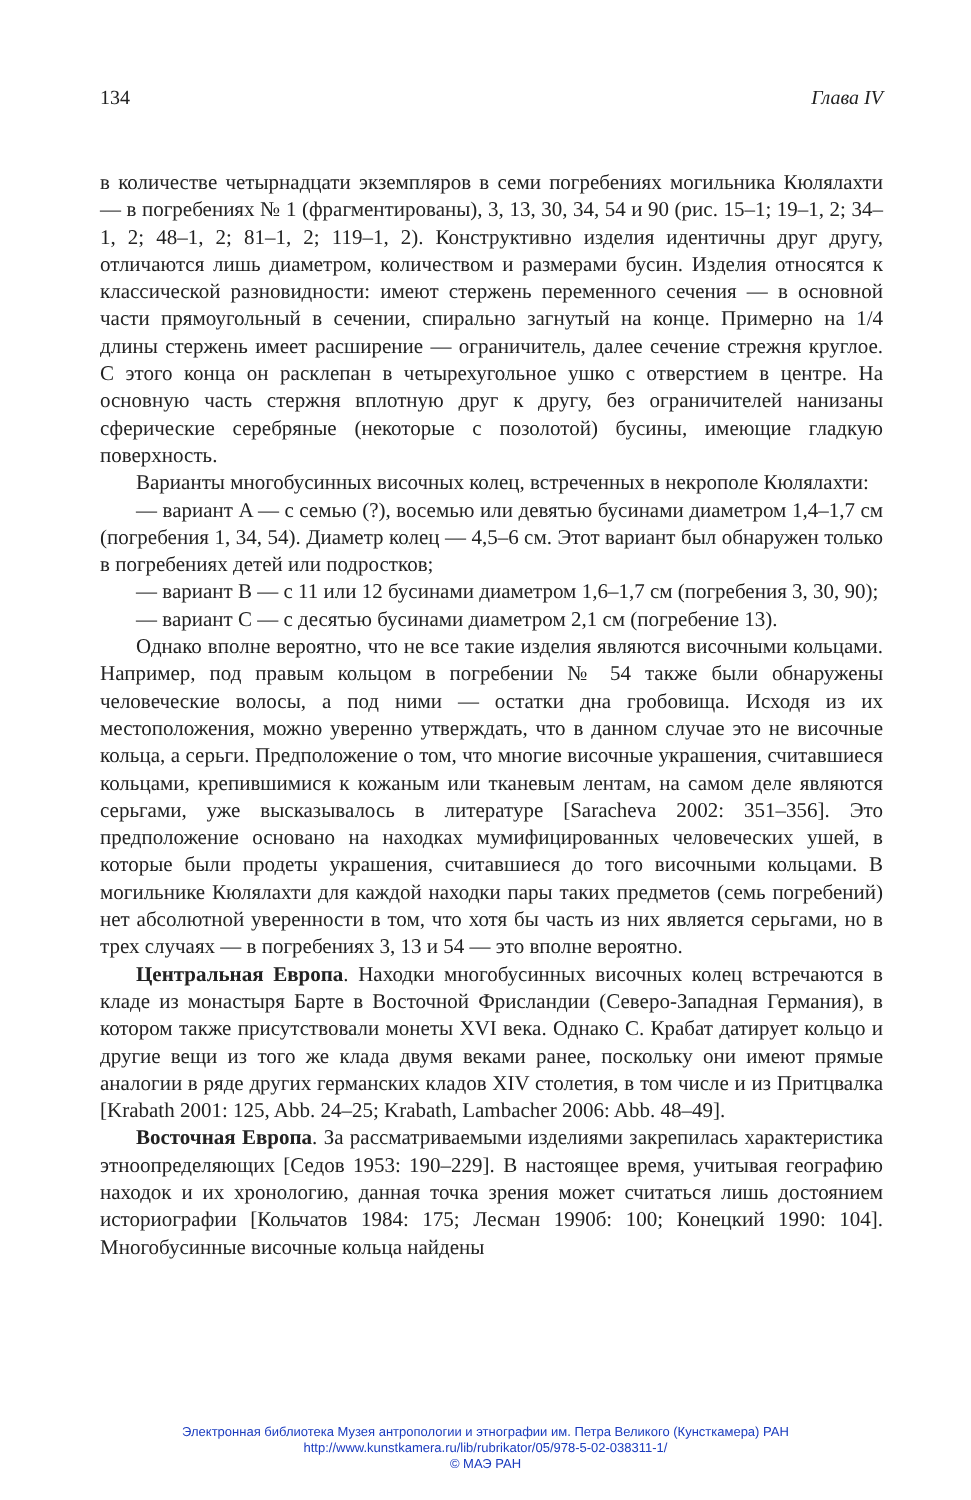134 Глава IV
в количестве четырнадцати экземпляров в семи погребениях могильника Кюлялахти — в погребениях № 1 (фрагментированы), 3, 13, 30, 34, 54 и 90 (рис. 15–1; 19–1, 2; 34–1, 2; 48–1, 2; 81–1, 2; 119–1, 2). Конструктивно изделия идентичны друг другу, отличаются лишь диаметром, количеством и размерами бусин. Изделия относятся к классической разновидности: имеют стержень переменного сечения — в основной части прямоугольный в сечении, спирально загнутый на конце. Примерно на 1/4 длины стержень имеет расширение — ограничитель, далее сечение стрежня круглое. С этого конца он расклепан в четырехугольное ушко с отверстием в центре. На основную часть стержня вплотную друг к другу, без ограничителей нанизаны сферические серебряные (некоторые с позолотой) бусины, имеющие гладкую поверхность.
Варианты многобусинных височных колец, встреченных в некрополе Кюлялахти:
— вариант A — с семью (?), восемью или девятью бусинами диаметром 1,4–1,7 см (погребения 1, 34, 54). Диаметр колец — 4,5–6 см. Этот вариант был обнаружен только в погребениях детей или подростков;
— вариант B — с 11 или 12 бусинами диаметром 1,6–1,7 см (погребения 3, 30, 90);
— вариант C — с десятью бусинами диаметром 2,1 см (погребение 13).
Однако вполне вероятно, что не все такие изделия являются височными кольцами. Например, под правым кольцом в погребении № 54 также были обнаружены человеческие волосы, а под ними — остатки дна гробовища. Исходя из их местоположения, можно уверенно утверждать, что в данном случае это не височные кольца, а серьги. Предположение о том, что многие височные украшения, считавшиеся кольцами, крепившимися к кожаным или тканевым лентам, на самом деле являются серьгами, уже высказывалось в литературе [Saracheva 2002: 351–356]. Это предположение основано на находках мумифицированных человеческих ушей, в которые были продеты украшения, считавшиеся до того височными кольцами. В могильнике Кюлялахти для каждой находки пары таких предметов (семь погребений) нет абсолютной уверенности в том, что хотя бы часть из них является серьгами, но в трех случаях — в погребениях 3, 13 и 54 — это вполне вероятно.
Центральная Европа. Находки многобусинных височных колец встречаются в кладе из монастыря Барте в Восточной Фрисландии (Северо-Западная Германия), в котором также присутствовали монеты XVI века. Однако С. Крабат датирует кольцо и другие вещи из того же клада двумя веками ранее, поскольку они имеют прямые аналогии в ряде других германских кладов XIV столетия, в том числе и из Притцвалка [Krabath 2001: 125, Abb. 24–25; Krabath, Lambacher 2006: Abb. 48–49].
Восточная Европа. За рассматриваемыми изделиями закрепилась характеристика этноопределяющих [Седов 1953: 190–229]. В настоящее время, учитывая географию находок и их хронологию, данная точка зрения может считаться лишь достоянием историографии [Кольчатов 1984: 175; Лесман 1990б: 100; Конецкий 1990: 104]. Многобусинные височные кольца найдены
Электронная библиотека Музея антропологии и этнографии им. Петра Великого (Кунсткамера) РАН
http://www.kunstkamera.ru/lib/rubrikator/05/978-5-02-038311-1/
© МАЭ РАН